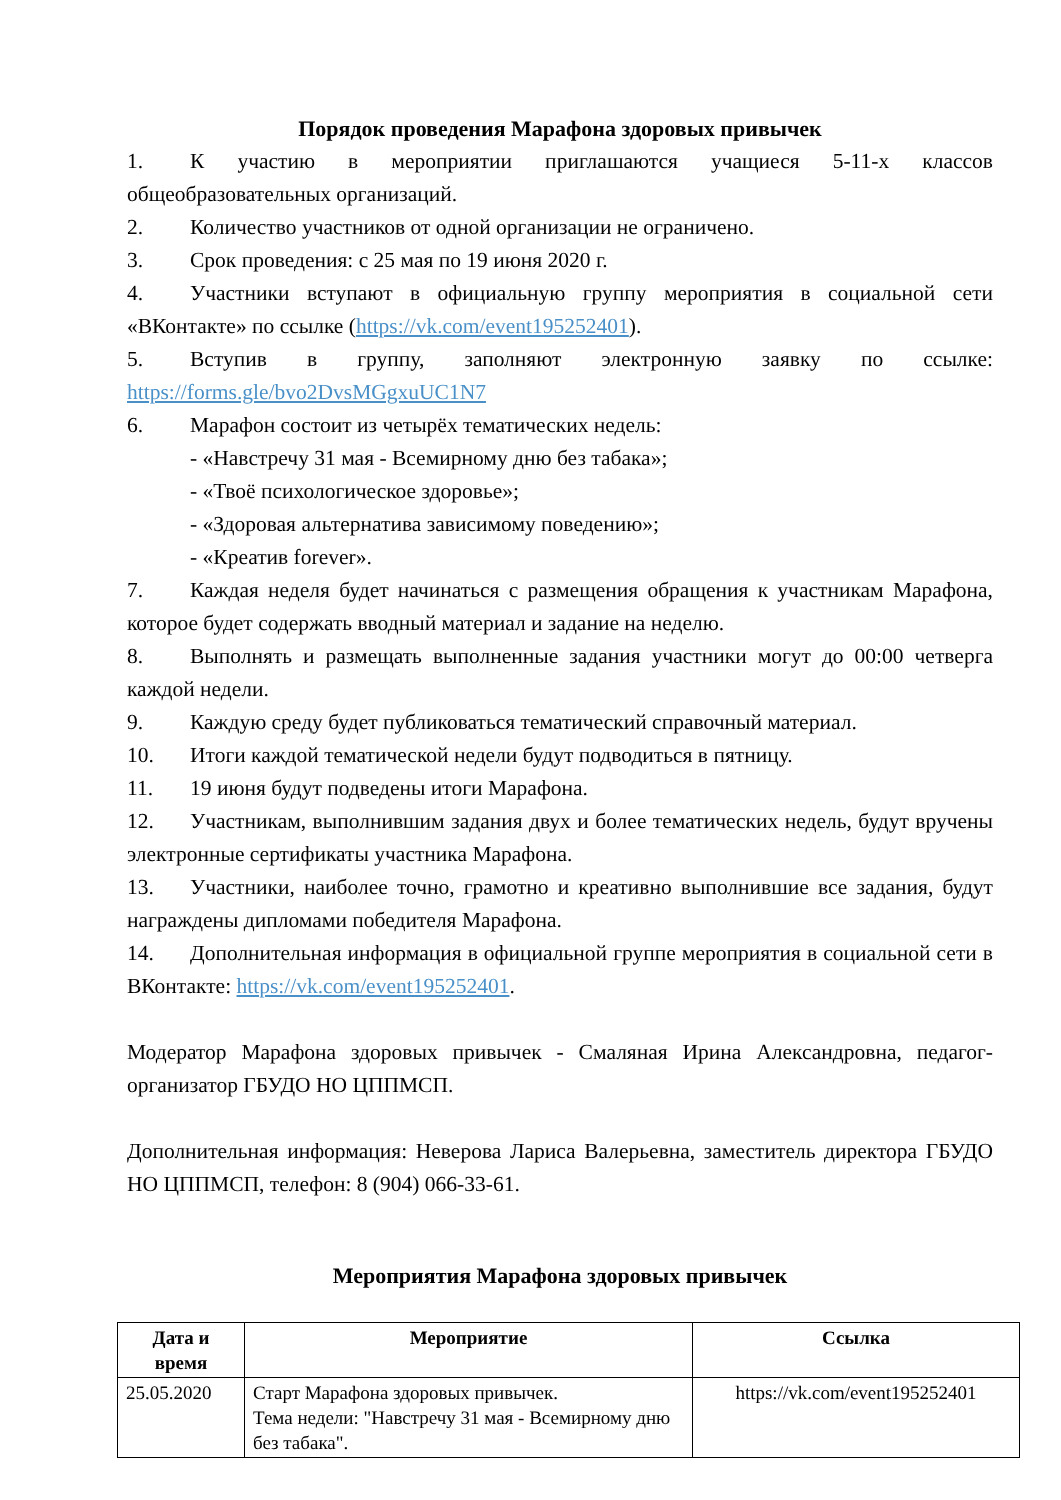Порядок проведения Марафона здоровых привычек
1. К участию в мероприятии приглашаются учащиеся 5-11-х классов общеобразовательных организаций.
2. Количество участников от одной организации не ограничено.
3. Срок проведения: с 25 мая по 19 июня 2020 г.
4. Участники вступают в официальную группу мероприятия в социальной сети «ВКонтакте» по ссылке (https://vk.com/event195252401).
5. Вступив в группу, заполняют электронную заявку по ссылке: https://forms.gle/bvo2DvsMGgxuUC1N7
6. Марафон состоит из четырёх тематических недель:
- «Навстречу 31 мая - Всемирному дню без табака»;
- «Твоё психологическое здоровье»;
- «Здоровая альтернатива зависимому поведению»;
- «Креатив forever».
7. Каждая неделя будет начинаться с размещения обращения к участникам Марафона, которое будет содержать вводный материал и задание на неделю.
8. Выполнять и размещать выполненные задания участники могут до 00:00 четверга каждой недели.
9. Каждую среду будет публиковаться тематический справочный материал.
10. Итоги каждой тематической недели будут подводиться в пятницу.
11. 19 июня будут подведены итоги Марафона.
12. Участникам, выполнившим задания двух и более тематических недель, будут вручены электронные сертификаты участника Марафона.
13. Участники, наиболее точно, грамотно и креативно выполнившие все задания, будут награждены дипломами победителя Марафона.
14. Дополнительная информация в официальной группе мероприятия в социальной сети в ВКонтакте: https://vk.com/event195252401.
Модератор Марафона здоровых привычек - Смаляная Ирина Александровна, педагог-организатор ГБУДО НО ЦППМСП.
Дополнительная информация: Неверова Лариса Валерьевна, заместитель директора ГБУДО НО ЦППМСП, телефон: 8 (904) 066-33-61.
Мероприятия Марафона здоровых привычек
| Дата и время | Мероприятие | Ссылка |
| --- | --- | --- |
| 25.05.2020 | Старт Марафона здоровых привычек. Тема недели: "Навстречу 31 мая - Всемирному дню без табака". | https://vk.com/event195252401 |